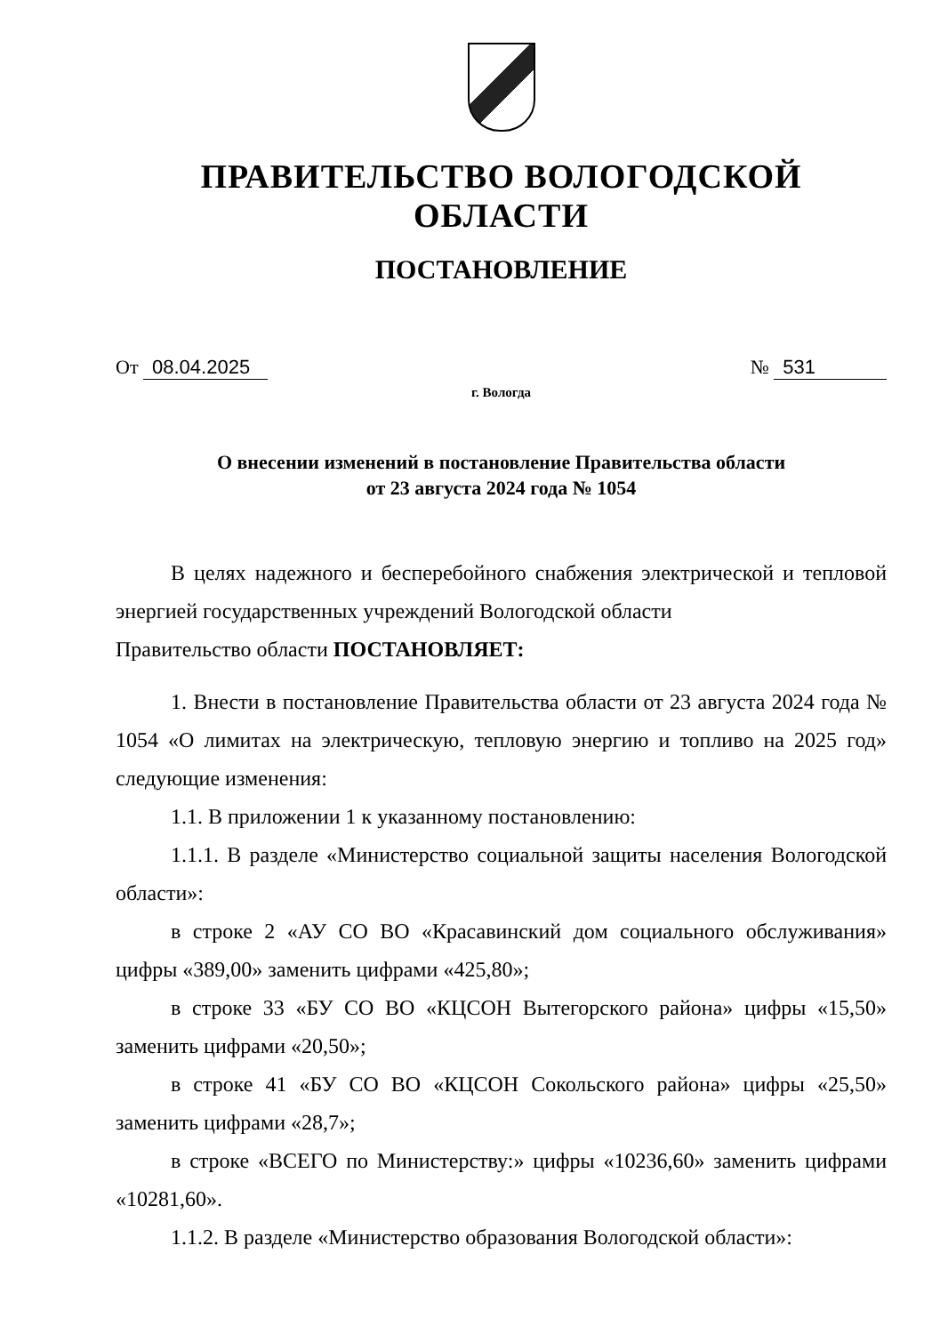ПРАВИТЕЛЬСТВО ВОЛОГОДСКОЙ ОБЛАСТИ
ПОСТАНОВЛЕНИЕ
От 08.04.2025 № 531
г. Вологда
О внесении изменений в постановление Правительства области
от 23 августа 2024 года № 1054
В целях надежного и бесперебойного снабжения электрической и тепловой энергией государственных учреждений Вологодской области
Правительство области ПОСТАНОВЛЯЕТ:
1. Внести в постановление Правительства области от 23 августа 2024 года № 1054 «О лимитах на электрическую, тепловую энергию и топливо на 2025 год» следующие изменения:
1.1. В приложении 1 к указанному постановлению:
1.1.1. В разделе «Министерство социальной защиты населения Вологодской области»:
в строке 2 «АУ СО ВО «Красавинский дом социального обслуживания» цифры «389,00» заменить цифрами «425,80»;
в строке 33 «БУ СО ВО «КЦСОН Вытегорского района» цифры «15,50» заменить цифрами «20,50»;
в строке 41 «БУ СО ВО «КЦСОН Сокольского района» цифры «25,50» заменить цифрами «28,7»;
в строке «ВСЕГО по Министерству:» цифры «10236,60» заменить цифрами «10281,60».
1.1.2. В разделе «Министерство образования Вологодской области»: